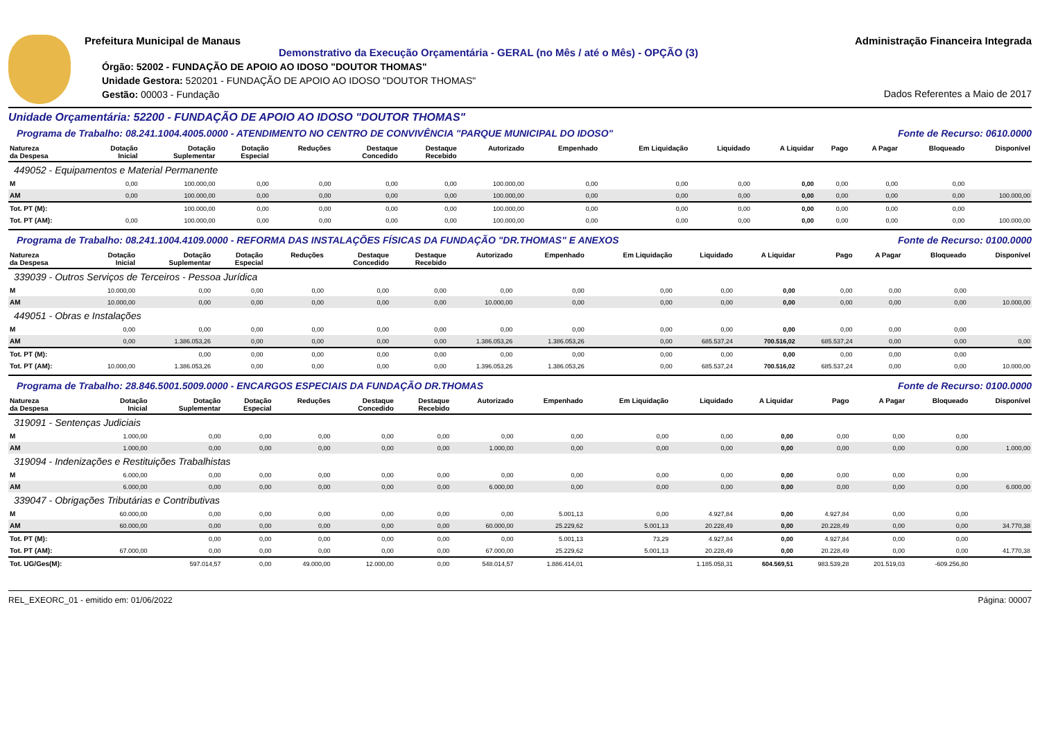Prefeitura Municipal de Manaus
Demonstrativo da Execução Orçamentária - GERAL (no Mês / até o Mês) - OPÇÃO (3)
Órgão: 52002 - FUNDAÇÃO DE APOIO AO IDOSO "DOUTOR THOMAS"
Unidade Gestora: 520201 - FUNDAÇÃO DE APOIO AO IDOSO "DOUTOR THOMAS"
Gestão: 00003 - Fundação
Administração Financeira Integrada
Dados Referentes a Maio de 2017
Unidade Orçamentária: 52200 - FUNDAÇÃO DE APOIO AO IDOSO "DOUTOR THOMAS"
Programa de Trabalho: 08.241.1004.4005.0000 - ATENDIMENTO NO CENTRO DE CONVIVÊNCIA "PARQUE MUNICIPAL DO IDOSO" Fonte de Recurso: 0610.0000
| Natureza da Despesa | Dotação Inicial | Dotação Suplementar | Dotação Especial | Reduções | Destaque Concedido | Destaque Recebido | Autorizado | Empenhado | Em Liquidação | Liquidado | A Liquidar | Pago | A Pagar | Bloqueado | Disponível |
| --- | --- | --- | --- | --- | --- | --- | --- | --- | --- | --- | --- | --- | --- | --- | --- |
| 449052 - Equipamentos e Material Permanente | | | | | | | | | | | | | | | |
| M | 0,00 | 100.000,00 | 0,00 | 0,00 | 0,00 | 0,00 | 100.000,00 | 0,00 | 0,00 | 0,00 | 0,00 | 0,00 | 0,00 | 0,00 | |
| AM | 0,00 | 100.000,00 | 0,00 | 0,00 | 0,00 | 0,00 | 100.000,00 | 0,00 | 0,00 | 0,00 | 0,00 | 0,00 | 0,00 | 0,00 | 100.000,00 |
| Tot. PT (M): | | 100.000,00 | 0,00 | 0,00 | 0,00 | 0,00 | 100.000,00 | 0,00 | 0,00 | 0,00 | 0,00 | 0,00 | 0,00 | 0,00 | |
| Tot. PT (AM): | 0,00 | 100.000,00 | 0,00 | 0,00 | 0,00 | 0,00 | 100.000,00 | 0,00 | 0,00 | 0,00 | 0,00 | 0,00 | 0,00 | 0,00 | 100.000,00 |
Programa de Trabalho: 08.241.1004.4109.0000 - REFORMA DAS INSTALAÇÕES FÍSICAS DA FUNDAÇÃO "DR.THOMAS" E ANEXOS Fonte de Recurso: 0100.0000
| Natureza da Despesa | Dotação Inicial | Dotação Suplementar | Dotação Especial | Reduções | Destaque Concedido | Destaque Recebido | Autorizado | Empenhado | Em Liquidação | Liquidado | A Liquidar | Pago | A Pagar | Bloqueado | Disponível |
| --- | --- | --- | --- | --- | --- | --- | --- | --- | --- | --- | --- | --- | --- | --- | --- |
| 339039 - Outros Serviços de Terceiros - Pessoa Jurídica | | | | | | | | | | | | | | | |
| M | 10.000,00 | 0,00 | 0,00 | 0,00 | 0,00 | 0,00 | 0,00 | 0,00 | 0,00 | 0,00 | 0,00 | 0,00 | 0,00 | 0,00 | |
| AM | 10.000,00 | 0,00 | 0,00 | 0,00 | 0,00 | 0,00 | 10.000,00 | 0,00 | 0,00 | 0,00 | 0,00 | 0,00 | 0,00 | 0,00 | 10.000,00 |
| 449051 - Obras e Instalações | | | | | | | | | | | | | | | |
| M | 0,00 | 0,00 | 0,00 | 0,00 | 0,00 | 0,00 | 0,00 | 0,00 | 0,00 | 0,00 | 0,00 | 0,00 | 0,00 | 0,00 | |
| AM | 0,00 | 1.386.053,26 | 0,00 | 0,00 | 0,00 | 0,00 | 1.386.053,26 | 1.386.053,26 | 0,00 | 685.537,24 | 700.516,02 | 685.537,24 | 0,00 | 0,00 | 0,00 |
| Tot. PT (M): | | 0,00 | 0,00 | 0,00 | 0,00 | 0,00 | 0,00 | 0,00 | 0,00 | 0,00 | 0,00 | 0,00 | 0,00 | 0,00 | |
| Tot. PT (AM): | 10.000,00 | 1.386.053,26 | 0,00 | 0,00 | 0,00 | 0,00 | 1.396.053,26 | 1.386.053,26 | 0,00 | 685.537,24 | 700.516,02 | 685.537,24 | 0,00 | 0,00 | 10.000,00 |
Programa de Trabalho: 28.846.5001.5009.0000 - ENCARGOS ESPECIAIS DA FUNDAÇÃO DR.THOMAS Fonte de Recurso: 0100.0000
| Natureza da Despesa | Dotação Inicial | Dotação Suplementar | Dotação Especial | Reduções | Destaque Concedido | Destaque Recebido | Autorizado | Empenhado | Em Liquidação | Liquidado | A Liquidar | Pago | A Pagar | Bloqueado | Disponível |
| --- | --- | --- | --- | --- | --- | --- | --- | --- | --- | --- | --- | --- | --- | --- | --- |
| 319091 - Sentenças Judiciais | | | | | | | | | | | | | | | |
| M | 1.000,00 | 0,00 | 0,00 | 0,00 | 0,00 | 0,00 | 0,00 | 0,00 | 0,00 | 0,00 | 0,00 | 0,00 | 0,00 | 0,00 | |
| AM | 1.000,00 | 0,00 | 0,00 | 0,00 | 0,00 | 0,00 | 1.000,00 | 0,00 | 0,00 | 0,00 | 0,00 | 0,00 | 0,00 | 0,00 | 1.000,00 |
| 319094 - Indenizações e Restituições Trabalhistas | | | | | | | | | | | | | | | |
| M | 6.000,00 | 0,00 | 0,00 | 0,00 | 0,00 | 0,00 | 0,00 | 0,00 | 0,00 | 0,00 | 0,00 | 0,00 | 0,00 | 0,00 | |
| AM | 6.000,00 | 0,00 | 0,00 | 0,00 | 0,00 | 0,00 | 6.000,00 | 0,00 | 0,00 | 0,00 | 0,00 | 0,00 | 0,00 | 0,00 | 6.000,00 |
| 339047 - Obrigações Tributárias e Contributivas | | | | | | | | | | | | | | | |
| M | 60.000,00 | 0,00 | 0,00 | 0,00 | 0,00 | 0,00 | 0,00 | 5.001,13 | 0,00 | 4.927,84 | 0,00 | 4.927,84 | 0,00 | 0,00 | |
| AM | 60.000,00 | 0,00 | 0,00 | 0,00 | 0,00 | 0,00 | 60.000,00 | 25.229,62 | 5.001,13 | 20.228,49 | 0,00 | 20.228,49 | 0,00 | 0,00 | 34.770,38 |
| Tot. PT (M): | | 0,00 | 0,00 | 0,00 | 0,00 | 0,00 | 0,00 | 5.001,13 | 73,29 | 4.927,84 | 0,00 | 4.927,84 | 0,00 | 0,00 | |
| Tot. PT (AM): | 67.000,00 | 0,00 | 0,00 | 0,00 | 0,00 | 0,00 | 67.000,00 | 25.229,62 | 5.001,13 | 20.228,49 | 0,00 | 20.228,49 | 0,00 | 0,00 | 41.770,38 |
| Tot. UG/Ges(M): | | 597.014,57 | 0,00 | 49.000,00 | 12.000,00 | 0,00 | 548.014,57 | 1.886.414,01 | | 1.185.058,31 | 604.569,51 | 983.539,28 | 201.519,03 | -609.256,80 | |
REL_EXEORC_01 - emitido em: 01/06/2022 Página: 00007